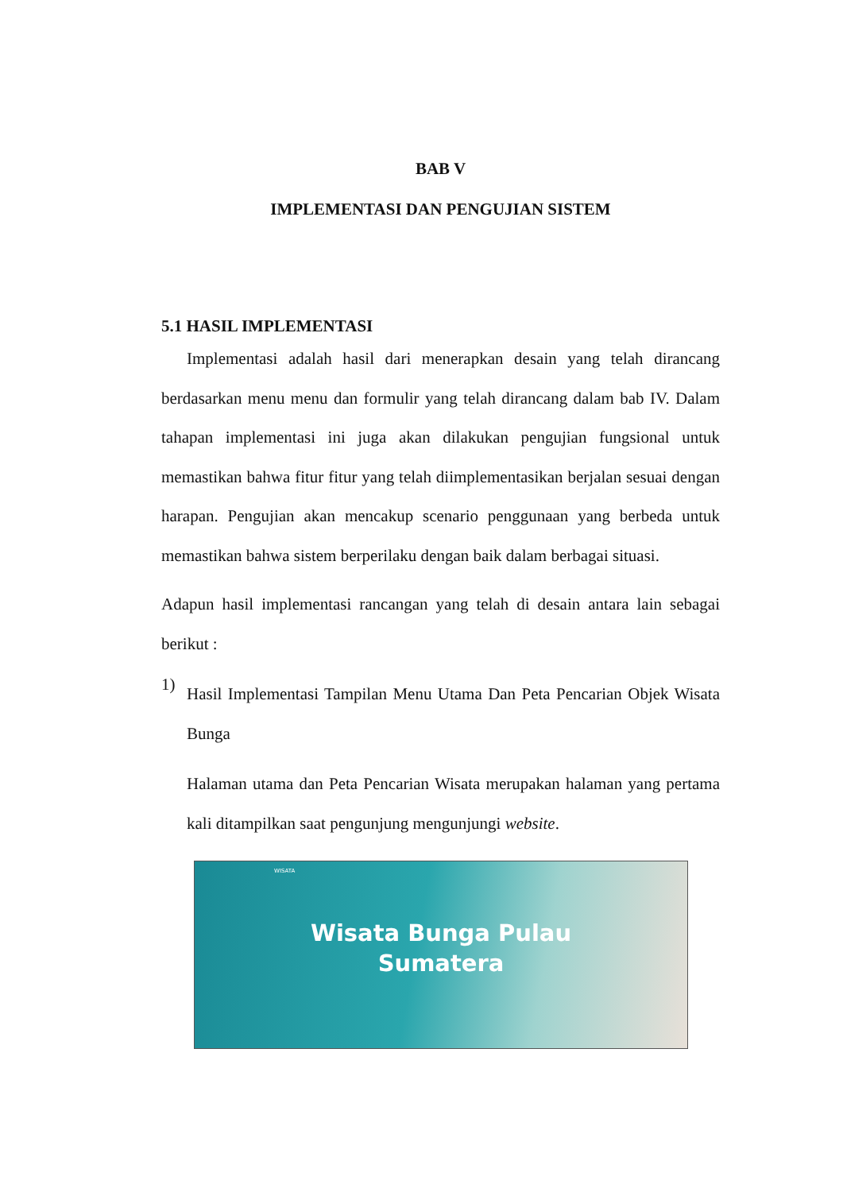BAB V
IMPLEMENTASI DAN PENGUJIAN SISTEM
5.1 HASIL IMPLEMENTASI
Implementasi adalah hasil dari menerapkan desain yang telah dirancang berdasarkan menu menu dan formulir yang telah dirancang dalam bab IV. Dalam tahapan implementasi ini juga akan dilakukan pengujian fungsional untuk memastikan bahwa fitur fitur yang telah diimplementasikan berjalan sesuai dengan harapan. Pengujian akan mencakup scenario penggunaan yang berbeda untuk memastikan bahwa sistem berperilaku dengan baik dalam berbagai situasi.
Adapun hasil implementasi rancangan yang telah di desain antara lain sebagai berikut :
1)
Hasil Implementasi Tampilan Menu Utama Dan Peta Pencarian Objek Wisata Bunga
Halaman utama dan Peta Pencarian Wisata merupakan halaman yang pertama kali ditampilkan saat pengunjung mengunjungi website.
WISATA
Wisata Bunga Pulau
Sumatera